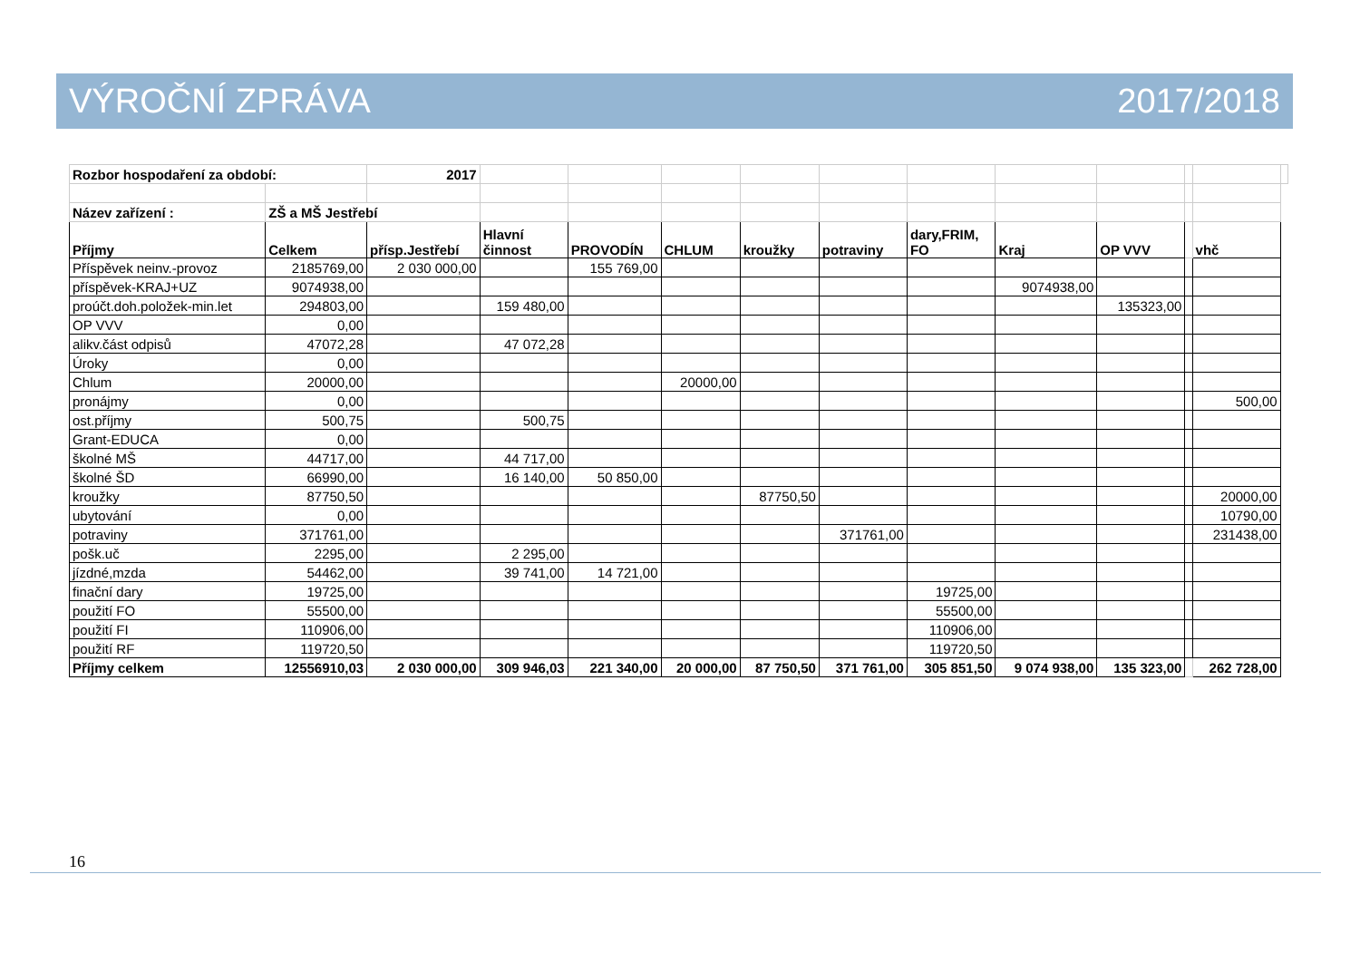VÝROČNÍ ZPRÁVA 2017/2018
| Rozbor hospodaření za období: | | 2017 | | | | | | | | | | | |
| Název zařízení : | ZŠ a MŠ Jestřebí | | | | | | | | | | | | |
| Příjmy | Celkem | přísp.Jestřebí | Hlavní činnost | PROVODÍN | CHLUM | kroužky | potraviny | dary,FRIM, FO | Kraj | OP VVV | | vhč | |
| Příspěvek neinv.-provoz | 2185769,00 | 2 030 000,00 | | 155 769,00 | | | | | | | | | |
| příspěvek-KRAJ+UZ | 9074938,00 | | | | | | | | 9074938,00 | | | | |
| proúčt.doh.položek-min.let | 294803,00 | | 159 480,00 | | | | | | | 135323,00 | | | |
| OP VVV | 0,00 | | | | | | | | | | | | |
| alikv.část odpisů | 47072,28 | | 47 072,28 | | | | | | | | | | |
| Úroky | 0,00 | | | | | | | | | | | | |
| Chlum | 20000,00 | | | | 20000,00 | | | | | | | | |
| pronájmy | 0,00 | | | | | | | | | | | 500,00 | |
| ost.příjmy | 500,75 | | 500,75 | | | | | | | | | | |
| Grant-EDUCA | 0,00 | | | | | | | | | | | | |
| školné MŠ | 44717,00 | | 44 717,00 | | | | | | | | | | |
| školné ŠD | 66990,00 | | 16 140,00 | 50 850,00 | | | | | | | | | |
| kroužky | 87750,50 | | | | | 87750,50 | | | | | | 20000,00 | |
| ubytování | 0,00 | | | | | | | | | | | 10790,00 | |
| potraviny | 371761,00 | | | | | | 371761,00 | | | | | 231438,00 | |
| pošk.uč | 2295,00 | | 2 295,00 | | | | | | | | | | |
| jízdné,mzda | 54462,00 | | 39 741,00 | 14 721,00 | | | | | | | | | |
| finační dary | 19725,00 | | | | | | | 19725,00 | | | | | |
| použití FO | 55500,00 | | | | | | | 55500,00 | | | | | |
| použití FI | 110906,00 | | | | | | | 110906,00 | | | | | |
| použití RF | 119720,50 | | | | | | | 119720,50 | | | | | |
| Příjmy celkem | 12556910,03 | 2 030 000,00 | 309 946,03 | 221 340,00 | 20 000,00 | 87 750,50 | 371 761,00 | 305 851,50 | 9 074 938,00 | 135 323,00 | | 262 728,00 | |
16